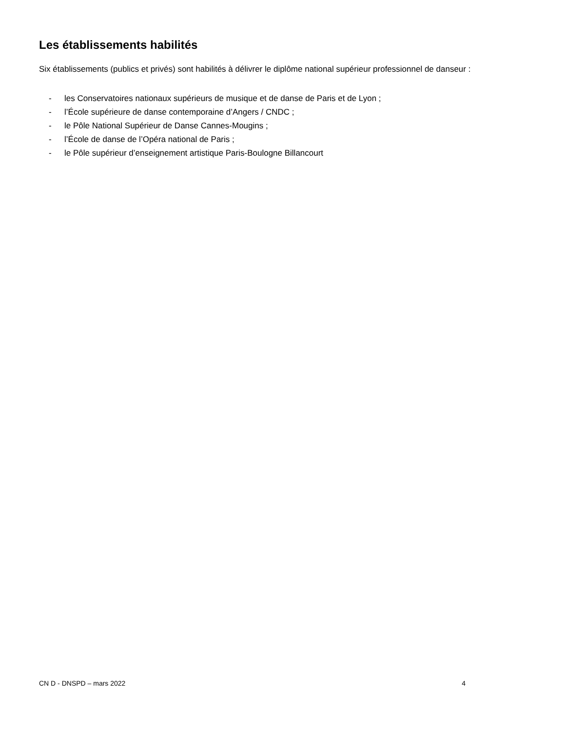Les établissements habilités
Six établissements (publics et privés) sont habilités à délivrer le diplôme national supérieur professionnel de danseur :
- les Conservatoires nationaux supérieurs de musique et de danse de Paris et de Lyon ;
- l’École supérieure de danse contemporaine d’Angers / CNDC ;
- le Pôle National Supérieur de Danse Cannes-Mougins ;
- l’École de danse de l’Opéra national de Paris ;
- le Pôle supérieur d’enseignement artistique Paris-Boulogne Billancourt
CN D - DNSPD – mars 2022 4